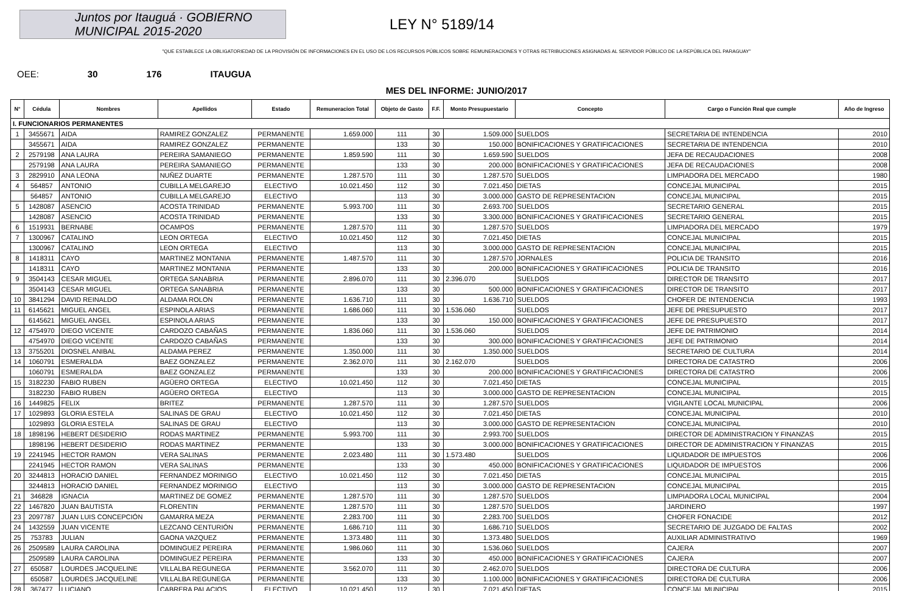Juntos por Itauguá · GOBIERNO MUNICIPAL 2015-2020
LEY N° 5189/14
"QUE ESTABLECE LA OBLIGATORIEDAD DE LA PROVISIÓN DE INFORMACIONES EN EL USO DE LOS RECURSOS PÚBLICOS SOBRE REMUNERACIONES Y OTRAS RETRIBUCIONES ASIGNADAS AL SERVIDOR PÚBLICO DE LA REPÚBLICA DEL PARAGUAY"
OEE: 30 176 ITAUGUA
MES DEL INFORME: JUNIO/2017
| N° | Cédula | Nombres | Apellidos | Estado | Remuneracion Total | Objeto de Gasto | F.F. | Monto Presupuestario | Concepto | Cargo o Función Real que cumple | Año de Ingreso |
| --- | --- | --- | --- | --- | --- | --- | --- | --- | --- | --- | --- |
| I. FUNCIONARIOS PERMANENTES | | | | | | | | | | | |
| 1 | 3455671 | AIDA | RAMIREZ GONZALEZ | PERMANENTE | 1.659.000 | 111 | 30 | 1.509.000 | SUELDOS | SECRETARIA DE INTENDENCIA | 2010 |
| | 3455671 | AIDA | RAMIREZ GONZALEZ | PERMANENTE | | 133 | 30 | 150.000 | BONIFICACIONES Y GRATIFICACIONES | SECRETARIA DE INTENDENCIA | 2010 |
| 2 | 2579198 | ANA LAURA | PEREIRA SAMANIEGO | PERMANENTE | 1.859.590 | 111 | 30 | 1.659.590 | SUELDOS | JEFA DE RECAUDACIONES | 2008 |
| | 2579198 | ANA LAURA | PEREIRA SAMANIEGO | PERMANENTE | | 133 | 30 | 200.000 | BONIFICACIONES Y GRATIFICACIONES | JEFA DE RECAUDACIONES | 2008 |
| 3 | 2829910 | ANA LEONA | NUÑEZ DUARTE | PERMANENTE | 1.287.570 | 111 | 30 | 1.287.570 | SUELDOS | LIMPIADORA DEL MERCADO | 1980 |
| 4 | 564857 | ANTONIO | CUBILLA MELGAREJO | ELECTIVO | 10.021.450 | 112 | 30 | 7.021.450 | DIETAS | CONCEJAL MUNICIPAL | 2015 |
| | 564857 | ANTONIO | CUBILLA MELGAREJO | ELECTIVO | | 113 | 30 | 3.000.000 | GASTO DE REPRESENTACION | CONCEJAL MUNICIPAL | 2015 |
| 5 | 1428087 | ASENCIO | ACOSTA TRINIDAD | PERMANENTE | 5.993.700 | 111 | 30 | 2.693.700 | SUELDOS | SECRETARIO GENERAL | 2015 |
| | 1428087 | ASENCIO | ACOSTA TRINIDAD | PERMANENTE | | 133 | 30 | 3.300.000 | BONIFICACIONES Y GRATIFICACIONES | SECRETARIO GENERAL | 2015 |
| 6 | 1519931 | BERNABE | OCAMPOS | PERMANENTE | 1.287.570 | 111 | 30 | 1.287.570 | SUELDOS | LIMPIADORA DEL MERCADO | 1979 |
| 7 | 1300967 | CATALINO | LEON ORTEGA | ELECTIVO | 10.021.450 | 112 | 30 | 7.021.450 | DIETAS | CONCEJAL MUNICIPAL | 2015 |
| | 1300967 | CATALINO | LEON ORTEGA | ELECTIVO | | 113 | 30 | 3.000.000 | GASTO DE REPRESENTACION | CONCEJAL MUNICIPAL | 2015 |
| 8 | 1418311 | CAYO | MARTINEZ MONTANIA | PERMANENTE | 1.487.570 | 111 | 30 | 1.287.570 | JORNALES | POLICIA DE TRANSITO | 2016 |
| | 1418311 | CAYO | MARTINEZ MONTANIA | PERMANENTE | | 133 | 30 | 200.000 | BONIFICACIONES Y GRATIFICACIONES | POLICIA DE TRANSITO | 2016 |
| 9 | 3504143 | CESAR MIGUEL | ORTEGA SANABRIA | PERMANENTE | 2.896.070 | 111 | 30 | 2.396.070 | SUELDOS | DIRECTOR DE TRANSITO | 2017 |
| | 3504143 | CESAR MIGUEL | ORTEGA SANABRIA | PERMANENTE | | 133 | 30 | 500.000 | BONIFICACIONES Y GRATIFICACIONES | DIRECTOR DE TRANSITO | 2017 |
| 10 | 3841294 | DAVID REINALDO | ALDAMA ROLON | PERMANENTE | 1.636.710 | 111 | 30 | 1.636.710 | SUELDOS | CHOFER DE INTENDENCIA | 1993 |
| 11 | 6145621 | MIGUEL ANGEL | ESPINOLA ARIAS | PERMANENTE | 1.686.060 | 111 | 30 | 1.536.060 | SUELDOS | JEFE DE PRESUPUESTO | 2017 |
| | 6145621 | MIGUEL ANGEL | ESPINOLA ARIAS | PERMANENTE | | 133 | 30 | 150.000 | BONIFICACIONES Y GRATIFICACIONES | JEFE DE PRESUPUESTO | 2017 |
| 12 | 4754970 | DIEGO VICENTE | CARDOZO CABAÑAS | PERMANENTE | 1.836.060 | 111 | 30 | 1.536.060 | SUELDOS | JEFE DE PATRIMONIO | 2014 |
| | 4754970 | DIEGO VICENTE | CARDOZO CABAÑAS | PERMANENTE | | 133 | 30 | 300.000 | BONIFICACIONES Y GRATIFICACIONES | JEFE DE PATRIMONIO | 2014 |
| 13 | 3755201 | DIOSNEL ANIBAL | ALDAMA PEREZ | PERMANENTE | 1.350.000 | 111 | 30 | 1.350.000 | SUELDOS | SECRETARIO DE CULTURA | 2014 |
| 14 | 1060791 | ESMERALDA | BAEZ GONZALEZ | PERMANENTE | 2.362.070 | 111 | 30 | 2.162.070 | SUELDOS | DIRECTORA DE CATASTRO | 2006 |
| | 1060791 | ESMERALDA | BAEZ GONZALEZ | PERMANENTE | | 133 | 30 | 200.000 | BONIFICACIONES Y GRATIFICACIONES | DIRECTORA DE CATASTRO | 2006 |
| 15 | 3182230 | FABIO RUBEN | AGÜERO ORTEGA | ELECTIVO | 10.021.450 | 112 | 30 | 7.021.450 | DIETAS | CONCEJAL MUNICIPAL | 2015 |
| | 3182230 | FABIO RUBEN | AGÜERO ORTEGA | ELECTIVO | | 113 | 30 | 3.000.000 | GASTO DE REPRESENTACION | CONCEJAL MUNICIPAL | 2015 |
| 16 | 1449825 | FELIX | BRITEZ | PERMANENTE | 1.287.570 | 111 | 30 | 1.287.570 | SUELDOS | VIGILANTE LOCAL MUNICIPAL | 2006 |
| 17 | 1029893 | GLORIA ESTELA | SALINAS DE GRAU | ELECTIVO | 10.021.450 | 112 | 30 | 7.021.450 | DIETAS | CONCEJAL MUNICIPAL | 2010 |
| | 1029893 | GLORIA ESTELA | SALINAS DE GRAU | ELECTIVO | | 113 | 30 | 3.000.000 | GASTO DE REPRESENTACION | CONCEJAL MUNICIPAL | 2010 |
| 18 | 1898196 | HEBERT DESIDERIO | RODAS MARTINEZ | PERMANENTE | 5.993.700 | 111 | 30 | 2.993.700 | SUELDOS | DIRECTOR DE ADMINISTRACION Y FINANZAS | 2015 |
| | 1898196 | HEBERT DESIDERIO | RODAS MARTINEZ | PERMANENTE | | 133 | 30 | 3.000.000 | BONIFICACIONES Y GRATIFICACIONES | DIRECTOR DE ADMINISTRACION Y FINANZAS | 2015 |
| 19 | 2241945 | HECTOR RAMON | VERA SALINAS | PERMANENTE | 2.023.480 | 111 | 30 | 1.573.480 | SUELDOS | LIQUIDADOR DE IMPUESTOS | 2006 |
| | 2241945 | HECTOR RAMON | VERA SALINAS | PERMANENTE | | 133 | 30 | 450.000 | BONIFICACIONES Y GRATIFICACIONES | LIQUIDADOR DE IMPUESTOS | 2006 |
| 20 | 3244813 | HORACIO DANIEL | FERNANDEZ MORINIGO | ELECTIVO | 10.021.450 | 112 | 30 | 7.021.450 | DIETAS | CONCEJAL MUNICIPAL | 2015 |
| | 3244813 | HORACIO DANIEL | FERNANDEZ MORINIGO | ELECTIVO | | 113 | 30 | 3.000.000 | GASTO DE REPRESENTACION | CONCEJAL MUNICIPAL | 2015 |
| 21 | 346828 | IGNACIA | MARTINEZ DE GOMEZ | PERMANENTE | 1.287.570 | 111 | 30 | 1.287.570 | SUELDOS | LIMPIADORA LOCAL MUNICIPAL | 2004 |
| 22 | 1467820 | JUAN BAUTISTA | FLORENTIN | PERMANENTE | 1.287.570 | 111 | 30 | 1.287.570 | SUELDOS | JARDINERO | 1997 |
| 23 | 2097787 | JUAN LUIS CONCEPCIÓN | GAMARRA MEZA | PERMANENTE | 2.283.700 | 111 | 30 | 2.283.700 | SUELDOS | CHOFER FONACIDE | 2012 |
| 24 | 1432559 | JUAN VICENTE | LEZCANO CENTURIÓN | PERMANENTE | 1.686.710 | 111 | 30 | 1.686.710 | SUELDOS | SECRETARIO DE JUZGADO DE FALTAS | 2002 |
| 25 | 753783 | JULIAN | GAONA VAZQUEZ | PERMANENTE | 1.373.480 | 111 | 30 | 1.373.480 | SUELDOS | AUXILIAR ADMINISTRATIVO | 1969 |
| 26 | 2509589 | LAURA CAROLINA | DOMINGUEZ PEREIRA | PERMANENTE | 1.986.060 | 111 | 30 | 1.536.060 | SUELDOS | CAJERA | 2007 |
| | 2509589 | LAURA CAROLINA | DOMINGUEZ PEREIRA | PERMANENTE | | 133 | 30 | 450.000 | BONIFICACIONES Y GRATIFICACIONES | CAJERA | 2007 |
| 27 | 650587 | LOURDES JACQUELINE | VILLALBA REGUNEGA | PERMANENTE | 3.562.070 | 111 | 30 | 2.462.070 | SUELDOS | DIRECTORA DE CULTURA | 2006 |
| | 650587 | LOURDES JACQUELINE | VILLALBA REGUNEGA | PERMANENTE | | 133 | 30 | 1.100.000 | BONIFICACIONES Y GRATIFICACIONES | DIRECTORA DE CULTURA | 2006 |
| 28 | 367477 | LUCIANO | CABRERA PALACIOS | ELECTIVO | 10.021.450 | 112 | 30 | 7.021.450 | DIETAS | CONCEJAL MUNICIPAL | 2015 |